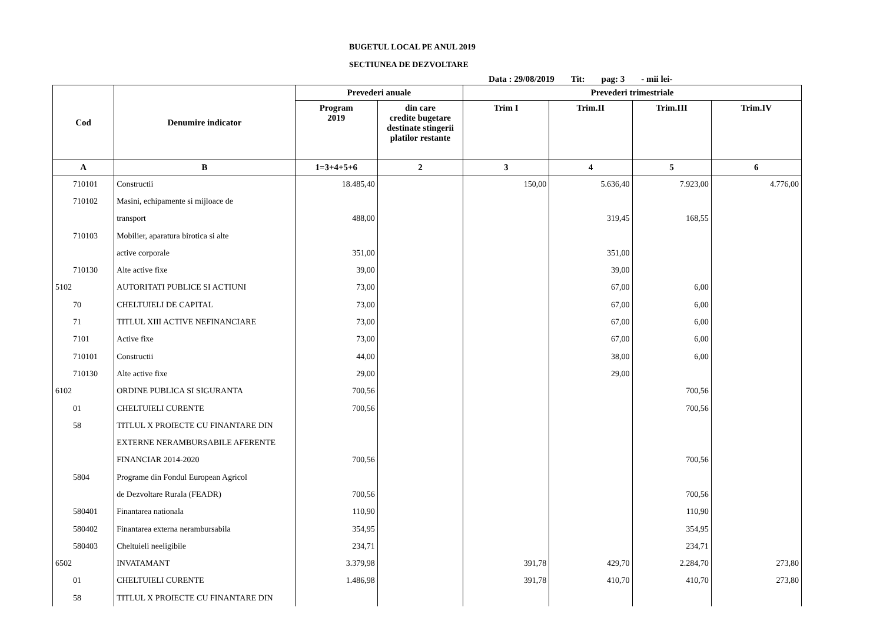BUGETUL LOCAL PE ANUL 2019
SECTIUNEA DE DEZVOLTARE
Data : 29/08/2019 Tit: pag: 3 - mii lei-
| Cod | Denumire indicator | Prevederi anuale | | Prevederi trimestriale | | | |
| --- | --- | --- | --- | --- | --- | --- | --- |
| | | Program 2019 | din care credite bugetare destinate stingerii platilor restante | Trim I | Trim.II | Trim.III | Trim.IV |
| A | B | 1=3+4+5+6 | 2 | 3 | 4 | 5 | 6 |
| 710101 | Constructii | 18.485,40 | | 150,00 | 5.636,40 | 7.923,00 | 4.776,00 |
| 710102 | Masini, echipamente si mijloace de | | | | | | |
| | transport | 488,00 | | | 319,45 | 168,55 | |
| 710103 | Mobilier, aparatura birotica si alte | | | | | | |
| | active corporale | 351,00 | | | 351,00 | | |
| 710130 | Alte active fixe | 39,00 | | | 39,00 | | |
| 5102 | AUTORITATI PUBLICE SI ACTIUNI | 73,00 | | | 67,00 | 6,00 | |
| 70 | CHELTUIELI DE CAPITAL | 73,00 | | | 67,00 | 6,00 | |
| 71 | TITLUL XIII ACTIVE NEFINANCIARE | 73,00 | | | 67,00 | 6,00 | |
| 7101 | Active fixe | 73,00 | | | 67,00 | 6,00 | |
| 710101 | Constructii | 44,00 | | | 38,00 | 6,00 | |
| 710130 | Alte active fixe | 29,00 | | | 29,00 | | |
| 6102 | ORDINE PUBLICA SI SIGURANTA | 700,56 | | | | 700,56 | |
| 01 | CHELTUIELI CURENTE | 700,56 | | | | 700,56 | |
| 58 | TITLUL X PROIECTE CU FINANTARE DIN | | | | | | |
| | EXTERNE NERAMBURSABILE AFERENTE | | | | | | |
| | FINANCIAR 2014-2020 | 700,56 | | | | 700,56 | |
| 5804 | Programe din Fondul European Agricol | | | | | | |
| | de Dezvoltare Rurala (FEADR) | 700,56 | | | | 700,56 | |
| 580401 | Finantarea nationala | 110,90 | | | | 110,90 | |
| 580402 | Finantarea externa nerambursabila | 354,95 | | | | 354,95 | |
| 580403 | Cheltuieli neeligibile | 234,71 | | | | 234,71 | |
| 6502 | INVATAMANT | 3.379,98 | | 391,78 | 429,70 | 2.284,70 | 273,80 |
| 01 | CHELTUIELI CURENTE | 1.486,98 | | 391,78 | 410,70 | 410,70 | 273,80 |
| 58 | TITLUL X PROIECTE CU FINANTARE DIN | | | | | | |